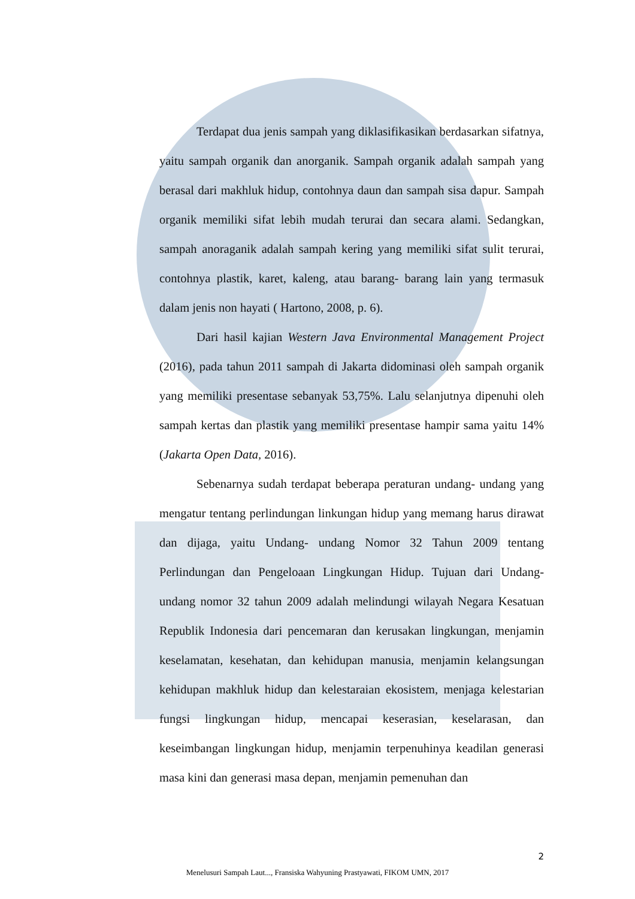Terdapat dua jenis sampah yang diklasifikasikan berdasarkan sifatnya, yaitu sampah organik dan anorganik. Sampah organik adalah sampah yang berasal dari makhluk hidup, contohnya daun dan sampah sisa dapur. Sampah organik memiliki sifat lebih mudah terurai dan secara alami. Sedangkan, sampah anoraganik adalah sampah kering yang memiliki sifat sulit terurai, contohnya plastik, karet, kaleng, atau barang- barang lain yang termasuk dalam jenis non hayati ( Hartono, 2008, p. 6).
Dari hasil kajian Western Java Environmental Management Project (2016), pada tahun 2011 sampah di Jakarta didominasi oleh sampah organik yang memiliki presentase sebanyak 53,75%. Lalu selanjutnya dipenuhi oleh sampah kertas dan plastik yang memiliki presentase hampir sama yaitu 14% (Jakarta Open Data, 2016).
Sebenarnya sudah terdapat beberapa peraturan undang- undang yang mengatur tentang perlindungan linkungan hidup yang memang harus dirawat dan dijaga, yaitu Undang- undang Nomor 32 Tahun 2009 tentang Perlindungan dan Pengeloaan Lingkungan Hidup. Tujuan dari Undang- undang nomor 32 tahun 2009 adalah melindungi wilayah Negara Kesatuan Republik Indonesia dari pencemaran dan kerusakan lingkungan, menjamin keselamatan, kesehatan, dan kehidupan manusia, menjamin kelangsungan kehidupan makhluk hidup dan kelestaraian ekosistem, menjaga kelestarian fungsi lingkungan hidup, mencapai keserasian, keselarasan, dan keseimbangan lingkungan hidup, menjamin terpenuhinya keadilan generasi masa kini dan generasi masa depan, menjamin pemenuhan dan
2
Menelusuri Sampah Laut..., Fransiska Wahyuning Prastyawati, FIKOM UMN, 2017